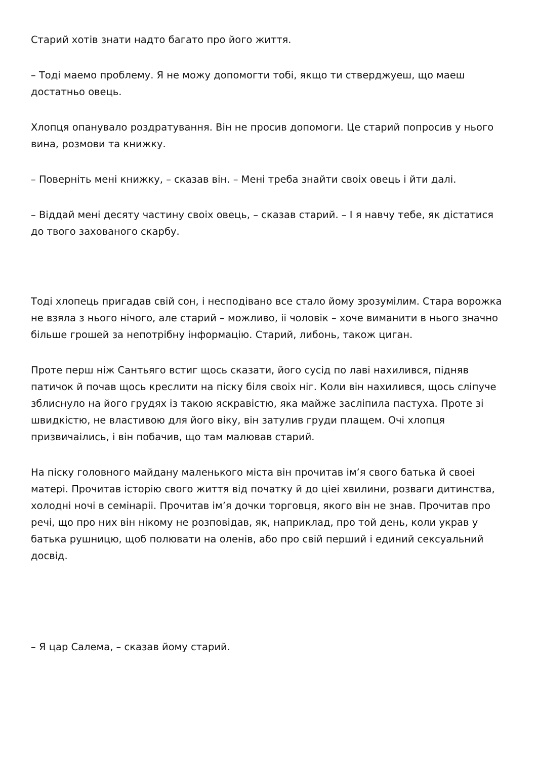Старий хотів знати надто багато про його життя.
– Тоді маемо проблему. Я не можу допомогти тобі, якщо ти стверджуеш, що маеш достатньо овець.
Хлопця опанувало роздратування. Він не просив допомоги. Це старий попросив у нього вина, розмови та книжку.
– Поверніть мені книжку, – сказав він. – Мені треба знайти своіх овець і йти далі.
– Віддай мені десяту частину своіх овець, – сказав старий. – І я навчу тебе, як дістатися до твого захованого скарбу.
Тоді хлопець пригадав свій сон, і несподівано все стало йому зрозумілим. Стара ворожка не взяла з нього нічого, але старий – можливо, іі чоловік – хоче виманити в нього значно більше грошей за непотрібну інформацію. Старий, либонь, також циган.
Проте перш ніж Сантьяго встиг щось сказати, його сусід по лаві нахилився, підняв патичок й почав щось креслити на піску біля своіх ніг. Коли він нахилився, щось сліпуче зблиснуло на його грудях із такою яскравістю, яка майже засліпила пастуха. Проте зі швидкістю, не властивою для його віку, він затулив груди плащем. Очі хлопця призвичаілись, і він побачив, що там малював старий.
На піску головного майдану маленького міста він прочитав ім’я свого батька й своеі матері. Прочитав історію свого життя від початку й до ціеі хвилини, розваги дитинства, холодні ночі в семінаріі. Прочитав ім’я дочки торговця, якого він не знав. Прочитав про речі, що про них він нікому не розповідав, як, наприклад, про той день, коли украв у батька рушницю, щоб полювати на оленів, або про свій перший і единий сексуальний досвід.
– Я цар Салема, – сказав йому старий.